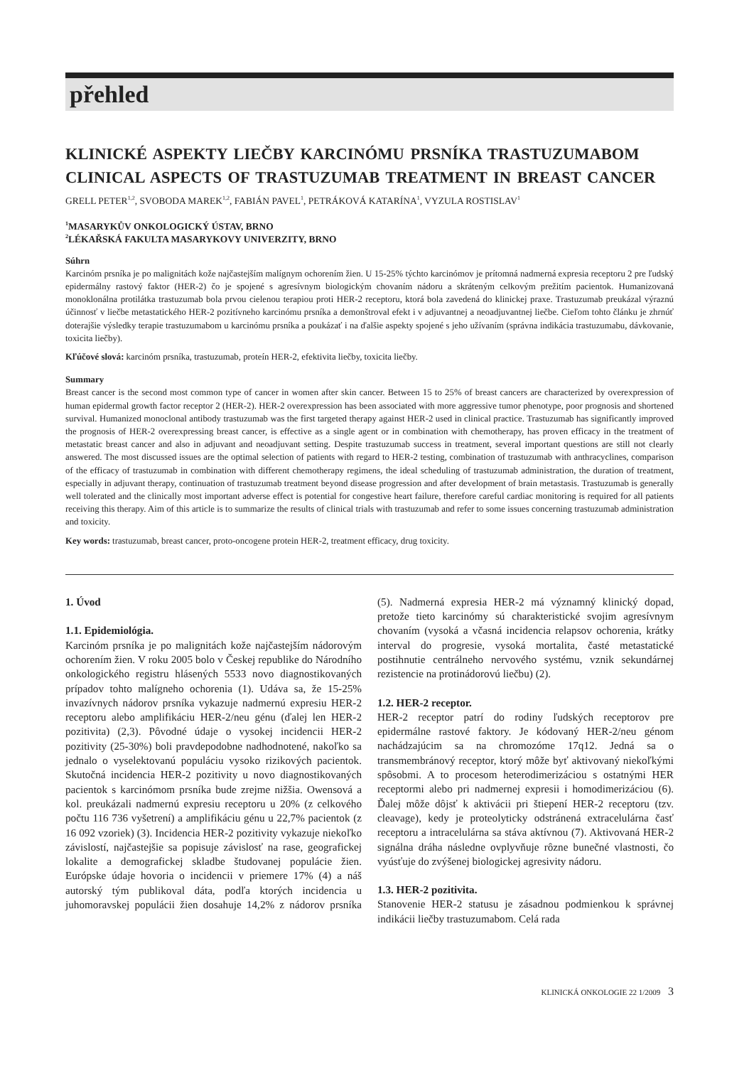přehled
KLINICKÉ ASPEKTY LIEČBY KARCINÓMU PRSNÍKA TRASTUZUMABOM
CLINICAL ASPECTS OF TRASTUZUMAB TREATMENT IN BREAST CANCER
GRELL PETER<sup>1,2</sup>, SVOBODA MAREK<sup>1,2</sup>, FABIÁN PAVEL<sup>1</sup>, PETRÁKOVÁ KATARÍNA<sup>1</sup>, VYZULA ROSTISLAV<sup>1</sup>
<sup>1</sup> MASARYKŮV ONKOLOGICKÝ ÚSTAV, BRNO
<sup>2</sup> LÉKAŘSKÁ FAKULTA MASARYKOVY UNIVERZITY, BRNO
Súhrn
Karcinóm prsníka je po malignitách kože najčastejším malígnym ochorením žien. U 15-25% týchto karcinómov je prítomná nadmerná expresia receptoru 2 pre ľudský epidermálny rastový faktor (HER-2) čo je spojené s agresívnym biologickým chovaním nádoru a skráteným celkovým prežitím pacientok. Humanizovaná monoklonálna protilátka trastuzumab bola prvou cielenou terapiou proti HER-2 receptoru, ktorá bola zavedená do klinickej praxe. Trastuzumab preukázal výraznú účinnosť v liečbe metastatického HER-2 pozitívneho karcinómu prsníka a demonštroval efekt i v adjuvantnej a neoadjuvantnej liečbe. Cieľom tohto článku je zhrnúť doterajšie výsledky terapie trastuzumabom u karcinómu prsníka a poukázať i na ďalšie aspekty spojené s jeho užívaním (správna indikácia trastuzumabu, dávkovanie, toxicita liečby).
Kľúčové slová: karcinóm prsníka, trastuzumab, proteín HER-2, efektivita liečby, toxicita liečby.
Summary
Breast cancer is the second most common type of cancer in women after skin cancer. Between 15 to 25% of breast cancers are characterized by overexpression of human epidermal growth factor receptor 2 (HER-2). HER-2 overexpression has been associated with more aggressive tumor phenotype, poor prognosis and shortened survival. Humanized monoclonal antibody trastuzumab was the first targeted therapy against HER-2 used in clinical practice. Trastuzumab has significantly improved the prognosis of HER-2 overexpressing breast cancer, is effective as a single agent or in combination with chemotherapy, has proven efficacy in the treatment of metastatic breast cancer and also in adjuvant and neoadjuvant setting. Despite trastuzumab success in treatment, several important questions are still not clearly answered. The most discussed issues are the optimal selection of patients with regard to HER-2 testing, combination of trastuzumab with anthracyclines, comparison of the efficacy of trastuzumab in combination with different chemotherapy regimens, the ideal scheduling of trastuzumab administration, the duration of treatment, especially in adjuvant therapy, continuation of trastuzumab treatment beyond disease progression and after development of brain metastasis. Trastuzumab is generally well tolerated and the clinically most important adverse effect is potential for congestive heart failure, therefore careful cardiac monitoring is required for all patients receiving this therapy. Aim of this article is to summarize the results of clinical trials with trastuzumab and refer to some issues concerning trastuzumab administration and toxicity.
Key words: trastuzumab, breast cancer, proto-oncogene protein HER-2, treatment efficacy, drug toxicity.
1. Úvod
1.1. Epidemiológia.
Karcinóm prsníka je po malignitách kože najčastejším nádorovým ochorením žien. V roku 2005 bolo v Českej republike do Národního onkologického registru hlásených 5533 novo diagnostikovaných prípadov tohto malígneho ochorenia (1). Udáva sa, že 15-25% invazívnych nádorov prsníka vykazuje nadmernú expresiu HER-2 receptoru alebo amplifikáciu HER-2/neu génu (ďalej len HER-2 pozitivita) (2,3). Pôvodné údaje o vysokej incidencii HER-2 pozitivity (25-30%) boli pravdepodobne nadhodnotené, nakoľko sa jednalo o vyselektovanú populáciu vysoko rizikových pacientok. Skutočná incidencia HER-2 pozitivity u novo diagnostikovaných pacientok s karcinómom prsníka bude zrejme nižšia. Owensová a kol. preukázali nadmernú expresiu receptoru u 20% (z celkového počtu 116 736 vyšetrení) a amplifikáciu génu u 22,7% pacientok (z 16 092 vzoriek) (3). Incidencia HER-2 pozitivity vykazuje niekoľko závislostí, najčastejšie sa popisuje závislosť na rase, geografickej lokalite a demografickej skladbe študovanej populácie žien. Európske údaje hovoria o incidencii v priemere 17% (4) a náš autorský tým publikoval dáta, podľa ktorých incidencia u juhomoravskej populácii žien dosahuje 14,2% z nádorov prsníka (5). Nadmerná expresia HER-2 má významný klinický dopad, pretože tieto karcinómy sú charakteristické svojim agresívnym chovaním (vysoká a včasná incidencia relapsov ochorenia, krátky interval do progresie, vysoká mortalita, časté metastatické postihnutie centrálneho nervového systému, vznik sekundárnej rezistencie na protinádorovú liečbu) (2).
1.2. HER-2 receptor.
HER-2 receptor patrí do rodiny ľudských receptorov pre epidermálne rastové faktory. Je kódovaný HER-2/neu génom nachádzajúcim sa na chromozóme 17q12. Jedná sa o transmembránový receptor, ktorý môže byť aktivovaný niekoľkými spôsobmi. A to procesom heterodimerizáciou s ostatnými HER receptormi alebo pri nadmernej expresii i homodimerizáciou (6). Ďalej môže dôjsť k aktivácii pri štiepení HER-2 receptoru (tzv. cleavage), kedy je proteolyticky odstránená extracelulárna časť receptoru a intracelulárna sa stáva aktívnou (7). Aktivovaná HER-2 signálna dráha následne ovplyvňuje rôzne bunečné vlastnosti, čo vyúsťuje do zvýšenej biologickej agresivity nádoru.
1.3. HER-2 pozitivita.
Stanovenie HER-2 statusu je zásadnou podmienkou k správnej indikácii liečby trastuzumabom. Celá rada
KLINICKÁ ONKOLOGIE 22 1/2009 3